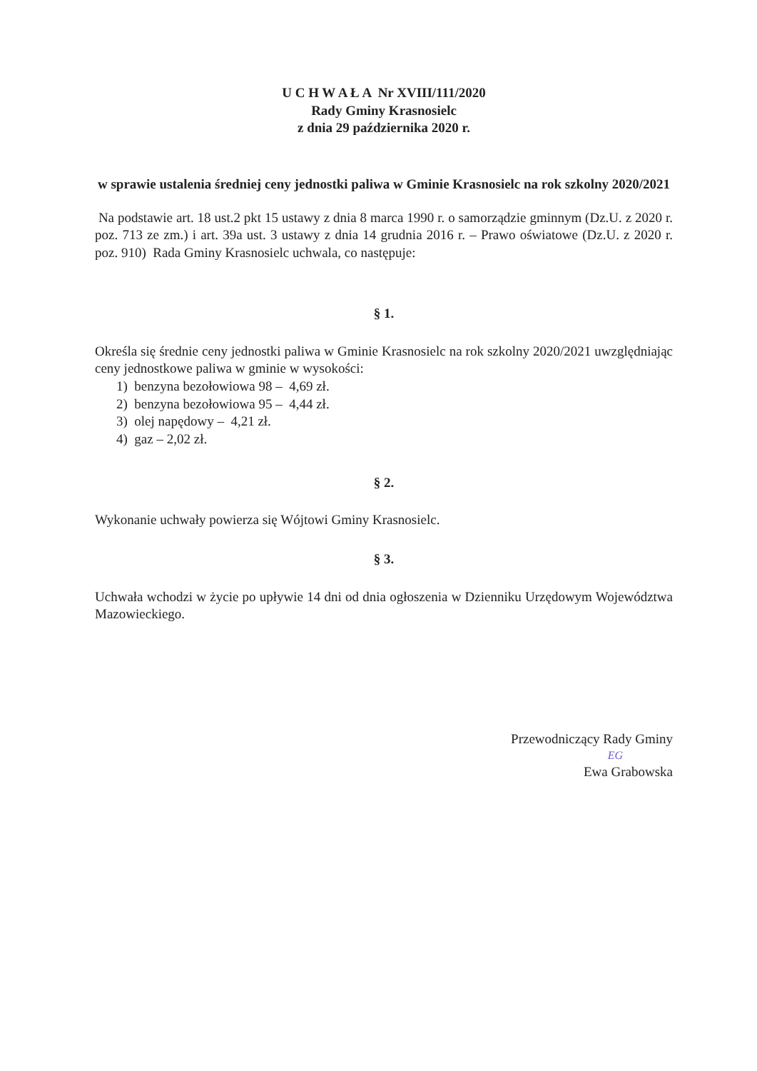U C H W A Ł A Nr XVIII/111/2020
Rady Gminy Krasnosielc
z dnia 29 października 2020 r.
w sprawie ustalenia średniej ceny jednostki paliwa w Gminie Krasnosielc na rok szkolny 2020/2021
Na podstawie art. 18 ust.2 pkt 15 ustawy z dnia 8 marca 1990 r. o samorządzie gminnym (Dz.U. z 2020 r. poz. 713 ze zm.) i art. 39a ust. 3 ustawy z dnia 14 grudnia 2016 r. – Prawo oświatowe (Dz.U. z 2020 r. poz. 910) Rada Gminy Krasnosielc uchwala, co następuje:
§ 1.
Określa się średnie ceny jednostki paliwa w Gminie Krasnosielc na rok szkolny 2020/2021 uwzględniając ceny jednostkowe paliwa w gminie w wysokości:
1) benzyna bezołowiowa 98 – 4,69 zł.
2) benzyna bezołowiowa 95 – 4,44 zł.
3) olej napędowy – 4,21 zł.
4) gaz – 2,02 zł.
§ 2.
Wykonanie uchwały powierza się Wójtowi Gminy Krasnosielc.
§ 3.
Uchwała wchodzi w życie po upływie 14 dni od dnia ogłoszenia w Dzienniku Urzędowym Województwa Mazowieckiego.
Przewodniczący Rady Gminy
EG
Ewa Grabowska